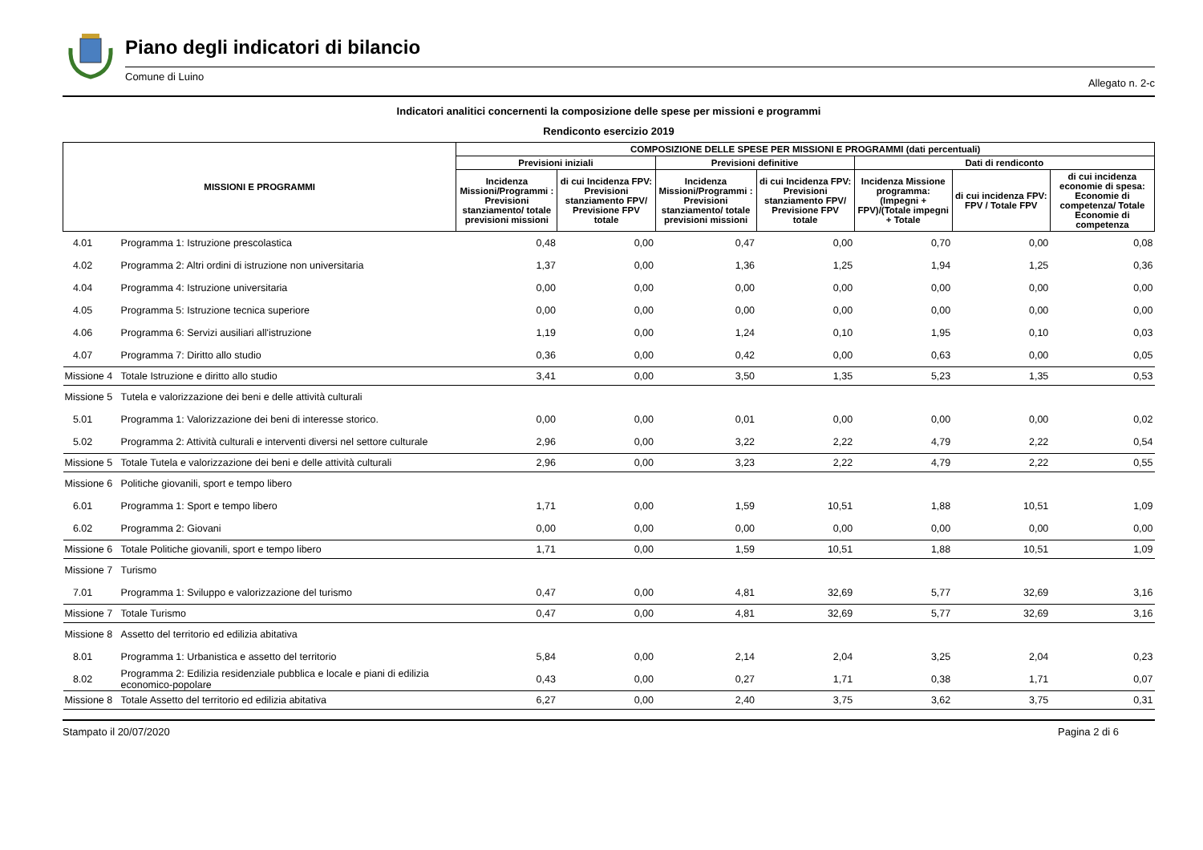Piano degli indicatori di bilancio
Comune di Luino Allegato n. 2-c
Indicatori analitici concernenti la composizione delle spese per missioni e programmi
Rendiconto esercizio 2019
| MISSIONI E PROGRAMMI | | COMPOSIZIONE DELLE SPESE PER MISSIONI E PROGRAMMI (dati percentuali) | | | | | | |
| --- | --- | --- | --- | --- | --- | --- | --- | --- |
| | | Previsioni iniziali | | Previsioni definitive | | Dati di rendiconto | | |
| | | Incidenza Missioni/Programmi : Previsioni stanziamento/ totale previsioni missioni | di cui Incidenza FPV: Previsioni stanziamento FPV/ Previsione FPV totale | Incidenza Missioni/Programmi : Previsioni stanziamento/ totale previsioni missioni | di cui Incidenza FPV: Previsioni stanziamento FPV/ Previsione FPV totale | Incidenza Missione programma: (Impegni + FPV)/(Totale impegni + Totale | di cui incidenza FPV: FPV / Totale FPV | di cui incidenza economie di spesa: Economie di competenza/ Totale Economie di competenza |
| 4.01 | Programma 1: Istruzione prescolastica | 0,48 | 0,00 | 0,47 | 0,00 | 0,70 | 0,00 | 0,08 |
| 4.02 | Programma 2: Altri ordini di istruzione non universitaria | 1,37 | 0,00 | 1,36 | 1,25 | 1,94 | 1,25 | 0,36 |
| 4.04 | Programma 4: Istruzione universitaria | 0,00 | 0,00 | 0,00 | 0,00 | 0,00 | 0,00 | 0,00 |
| 4.05 | Programma 5: Istruzione tecnica superiore | 0,00 | 0,00 | 0,00 | 0,00 | 0,00 | 0,00 | 0,00 |
| 4.06 | Programma 6: Servizi ausiliari all'istruzione | 1,19 | 0,00 | 1,24 | 0,10 | 1,95 | 0,10 | 0,03 |
| 4.07 | Programma 7: Diritto allo studio | 0,36 | 0,00 | 0,42 | 0,00 | 0,63 | 0,00 | 0,05 |
| Missione 4 | Totale Istruzione e diritto allo studio | 3,41 | 0,00 | 3,50 | 1,35 | 5,23 | 1,35 | 0,53 |
| Missione 5 | Tutela e valorizzazione dei beni e delle attività culturali | | | | | | | |
| 5.01 | Programma 1: Valorizzazione dei beni di interesse storico. | 0,00 | 0,00 | 0,01 | 0,00 | 0,00 | 0,00 | 0,02 |
| 5.02 | Programma 2: Attività culturali e interventi diversi nel settore culturale | 2,96 | 0,00 | 3,22 | 2,22 | 4,79 | 2,22 | 0,54 |
| Missione 5 | Totale Tutela e valorizzazione dei beni e delle attività culturali | 2,96 | 0,00 | 3,23 | 2,22 | 4,79 | 2,22 | 0,55 |
| Missione 6 | Politiche giovanili, sport e tempo libero | | | | | | | |
| 6.01 | Programma 1: Sport e tempo libero | 1,71 | 0,00 | 1,59 | 10,51 | 1,88 | 10,51 | 1,09 |
| 6.02 | Programma 2: Giovani | 0,00 | 0,00 | 0,00 | 0,00 | 0,00 | 0,00 | 0,00 |
| Missione 6 | Totale Politiche giovanili, sport e tempo libero | 1,71 | 0,00 | 1,59 | 10,51 | 1,88 | 10,51 | 1,09 |
| Missione 7 | Turismo | | | | | | | |
| 7.01 | Programma 1: Sviluppo e valorizzazione del turismo | 0,47 | 0,00 | 4,81 | 32,69 | 5,77 | 32,69 | 3,16 |
| Missione 7 | Totale Turismo | 0,47 | 0,00 | 4,81 | 32,69 | 5,77 | 32,69 | 3,16 |
| Missione 8 | Assetto del territorio ed edilizia abitativa | | | | | | | |
| 8.01 | Programma 1: Urbanistica e assetto del territorio | 5,84 | 0,00 | 2,14 | 2,04 | 3,25 | 2,04 | 0,23 |
| 8.02 | Programma 2: Edilizia residenziale pubblica e locale e piani di edilizia economico-popolare | 0,43 | 0,00 | 0,27 | 1,71 | 0,38 | 1,71 | 0,07 |
| Missione 8 | Totale Assetto del territorio ed edilizia abitativa | 6,27 | 0,00 | 2,40 | 3,75 | 3,62 | 3,75 | 0,31 |
Stampato il 20/07/2020 Pagina 2 di 6